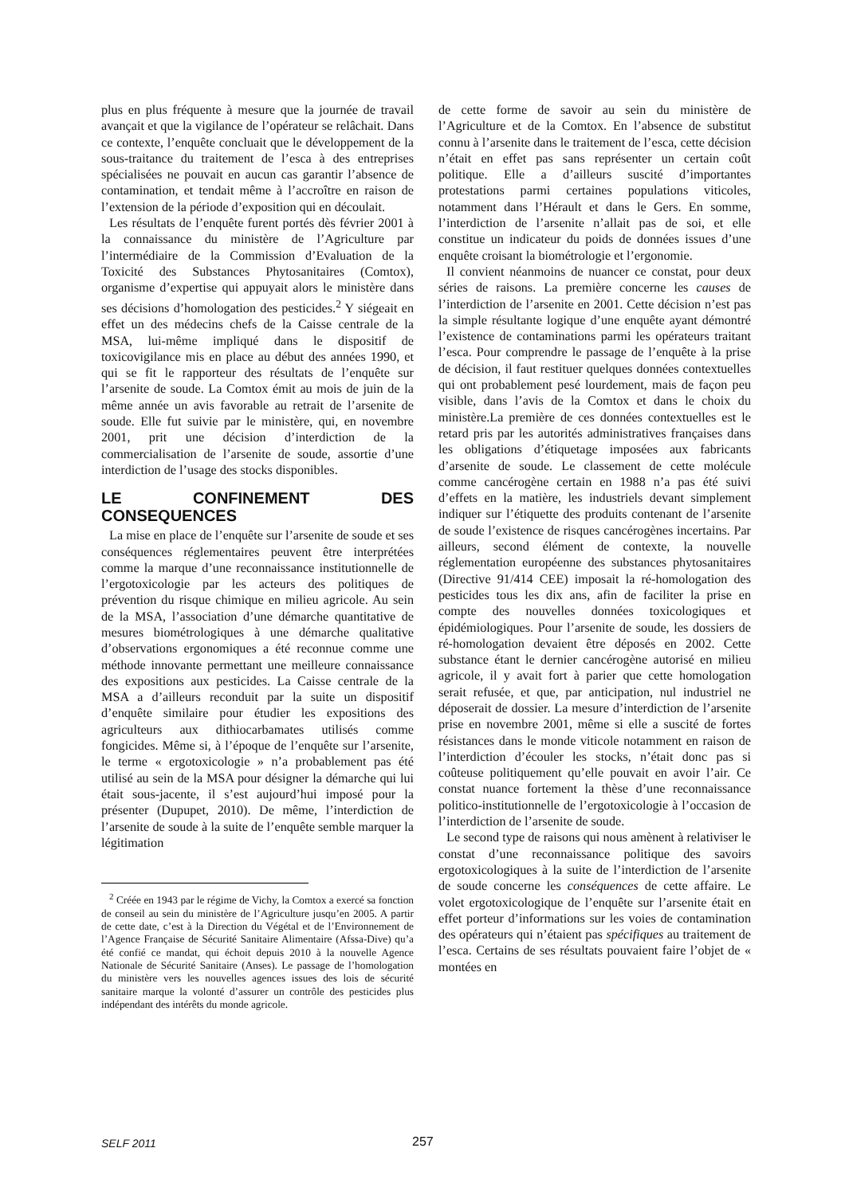plus en plus fréquente à mesure que la journée de travail avançait et que la vigilance de l’opérateur se relâchait. Dans ce contexte, l’enquête concluait que le développement de la sous-traitance du traitement de l’esca à des entreprises spécialisées ne pouvait en aucun cas garantir l’absence de contamination, et tendait même à l’accroître en raison de l’extension de la période d’exposition qui en découlait.
Les résultats de l’enquête furent portés dès février 2001 à la connaissance du ministère de l’Agriculture par l’intermédiaire de la Commission d’Evaluation de la Toxicité des Substances Phytosanitaires (Comtox), organisme d’expertise qui appuyait alors le ministère dans ses décisions d’homologation des pesticides.<sup>2</sup> Y siégeait en effet un des médecins chefs de la Caisse centrale de la MSA, lui-même impliqué dans le dispositif de toxicovigilance mis en place au début des années 1990, et qui se fit le rapporteur des résultats de l’enquête sur l’arsenite de soude. La Comtox émit au mois de juin de la même année un avis favorable au retrait de l’arsenite de soude. Elle fut suivie par le ministère, qui, en novembre 2001, prit une décision d’interdiction de la commercialisation de l’arsenite de soude, assortie d’une interdiction de l’usage des stocks disponibles.
LE CONFINEMENT DES CONSEQUENCES
La mise en place de l’enquête sur l’arsenite de soude et ses conséquences réglementaires peuvent être interprétées comme la marque d’une reconnaissance institutionnelle de l’ergotoxicologie par les acteurs des politiques de prévention du risque chimique en milieu agricole. Au sein de la MSA, l’association d’une démarche quantitative de mesures biométrologiques à une démarche qualitative d’observations ergonomiques a été reconnue comme une méthode innovante permettant une meilleure connaissance des expositions aux pesticides. La Caisse centrale de la MSA a d’ailleurs reconduit par la suite un dispositif d’enquête similaire pour étudier les expositions des agriculteurs aux dithiocarbamates utilisés comme fongicides. Même si, à l’époque de l’enquête sur l’arsenite, le terme « ergotoxicologie » n’a probablement pas été utilisé au sein de la MSA pour désigner la démarche qui lui était sous-jacente, il s’est aujourd’hui imposé pour la présenter (Dupupet, 2010). De même, l’interdiction de l’arsenite de soude à la suite de l’enquête semble marquer la légitimation
<sup>2</sup> Créée en 1943 par le régime de Vichy, la Comtox a exercé sa fonction de conseil au sein du ministère de l’Agriculture jusqu’en 2005. A partir de cette date, c’est à la Direction du Végétal et de l’Environnement de l’Agence Française de Sécurité Sanitaire Alimentaire (Afssa-Dive) qu’a été confié ce mandat, qui échoit depuis 2010 à la nouvelle Agence Nationale de Sécurité Sanitaire (Anses). Le passage de l’homologation du ministère vers les nouvelles agences issues des lois de sécurité sanitaire marque la volonté d’assurer un contrôle des pesticides plus indépendant des intérêts du monde agricole.
de cette forme de savoir au sein du ministère de l’Agriculture et de la Comtox. En l’absence de substitut connu à l’arsenite dans le traitement de l’esca, cette décision n’était en effet pas sans représenter un certain coût politique. Elle a d’ailleurs suscité d’importantes protestations parmi certaines populations viticoles, notamment dans l’Hérault et dans le Gers. En somme, l’interdiction de l’arsenite n’allait pas de soi, et elle constitue un indicateur du poids de données issues d’une enquête croisant la biométrologie et l’ergonomie.
Il convient néanmoins de nuancer ce constat, pour deux séries de raisons. La première concerne les causes de l’interdiction de l’arsenite en 2001. Cette décision n’est pas la simple résultante logique d’une enquête ayant démontré l’existence de contaminations parmi les opérateurs traitant l’esca. Pour comprendre le passage de l’enquête à la prise de décision, il faut restituer quelques données contextuelles qui ont probablement pesé lourdement, mais de façon peu visible, dans l’avis de la Comtox et dans le choix du ministère.La première de ces données contextuelles est le retard pris par les autorités administratives françaises dans les obligations d’étiquetage imposées aux fabricants d’arsenite de soude. Le classement de cette molécule comme cancérogène certain en 1988 n’a pas été suivi d’effets en la matière, les industriels devant simplement indiquer sur l’étiquette des produits contenant de l’arsenite de soude l’existence de risques cancérogènes incertains. Par ailleurs, second élément de contexte, la nouvelle réglementation européenne des substances phytosanitaires (Directive 91/414 CEE) imposait la ré-homologation des pesticides tous les dix ans, afin de faciliter la prise en compte des nouvelles données toxicologiques et épidémiologiques. Pour l’arsenite de soude, les dossiers de ré-homologation devaient être déposés en 2002. Cette substance étant le dernier cancérogène autorisé en milieu agricole, il y avait fort à parier que cette homologation serait refusée, et que, par anticipation, nul industriel ne déposerait de dossier. La mesure d’interdiction de l’arsenite prise en novembre 2001, même si elle a suscité de fortes résistances dans le monde viticole notamment en raison de l’interdiction d’écouler les stocks, n’était donc pas si coûteuse politiquement qu’elle pouvait en avoir l’air. Ce constat nuance fortement la thèse d’une reconnaissance politico-institutionnelle de l’ergotoxicologie à l’occasion de l’interdiction de l’arsenite de soude.
Le second type de raisons qui nous amènent à relativiser le constat d’une reconnaissance politique des savoirs ergotoxicologiques à la suite de l’interdiction de l’arsenite de soude concerne les conséquences de cette affaire. Le volet ergotoxicologique de l’enquête sur l’arsenite était en effet porteur d’informations sur les voies de contamination des opérateurs qui n’étaient pas spécifiques au traitement de l’esca. Certains de ses résultats pouvaient faire l’objet de « montées en
SELF 2011 257